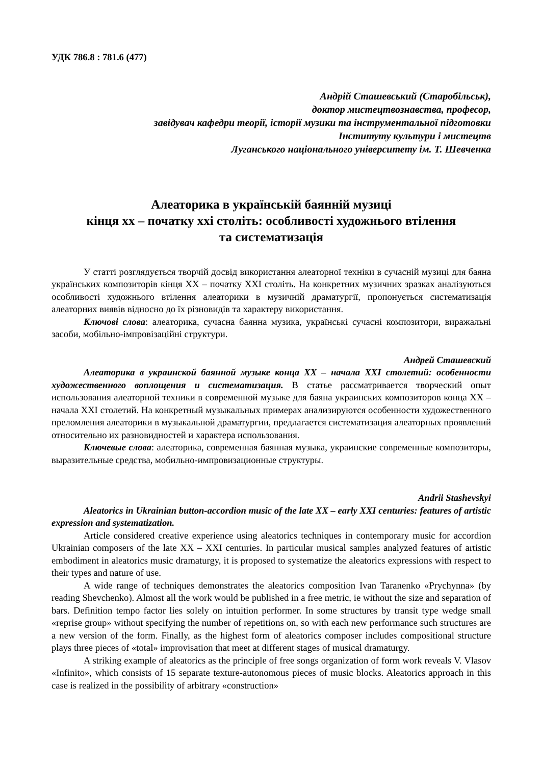УДК 786.8 : 781.6 (477)
Андрій Сташевський (Старобільськ),
доктор мистецтвознавства, професор,
завідувач кафедри теорії, історії музики та інструментальної підготовки
Інституту культури і мистецтв
Луганського національного університету ім. Т. Шевченка
Алеаторика в українській баянній музиці
кінця хх – початку ххі століть: особливості художнього втілення
та систематизація
У статті розглядується творчій досвід використання алеаторної техніки в сучасній музиці для баяна українських композиторів кінця XX – початку XXI століть. На конкретних музичних зразках аналізуються особливості художнього втілення алеаторики в музичній драматургії, пропонується систематизація алеаторних виявів відносно до їх різновидів та характеру використання.
Ключові слова: алеаторика, сучасна баянна музика, українські сучасні композитори, виражальні засоби, мобільно-імпровізаційні структури.
Андрей Сташевский
Алеаторика в украинской баянной музыке конца XX – начала XXI столетий: особенности художественного воплощения и систематизация. В статье рассматривается творческий опыт использования алеаторной техники в современной музыке для баяна украинских композиторов конца XX – начала XXI столетий. На конкретный музыкальных примерах анализируются особенности художественного преломления алеаторики в музыкальной драматургии, предлагается систематизация алеаторных проявлений относительно их разновидностей и характера использования.
Ключевые слова: алеаторика, современная баянная музыка, украинские современные композиторы, выразительные средства, мобильно-импровизационные структуры.
Andrii Stashevskyi
Aleatorics in Ukrainian button-accordion music of the late XX – early XXI centuries: features of artistic expression and systematization.
Article considered creative experience using aleatorics techniques in contemporary music for accordion Ukrainian composers of the late XX – XXI centuries. In particular musical samples analyzed features of artistic embodiment in aleatorics music dramaturgy, it is proposed to systematize the aleatorics expressions with respect to their types and nature of use.
A wide range of techniques demonstrates the aleatorics composition Ivan Taranenko «Prychynna» (by reading Shevchenko). Almost all the work would be published in a free metric, ie without the size and separation of bars. Definition tempo factor lies solely on intuition performer. In some structures by transit type wedge small «reprise group» without specifying the number of repetitions on, so with each new performance such structures are a new version of the form. Finally, as the highest form of aleatorics composer includes compositional structure plays three pieces of «total» improvisation that meet at different stages of musical dramaturgy.
A striking example of aleatorics as the principle of free songs organization of form work reveals V. Vlasov «Infinito», which consists of 15 separate texture-autonomous pieces of music blocks. Aleatorics approach in this case is realized in the possibility of arbitrary «construction»